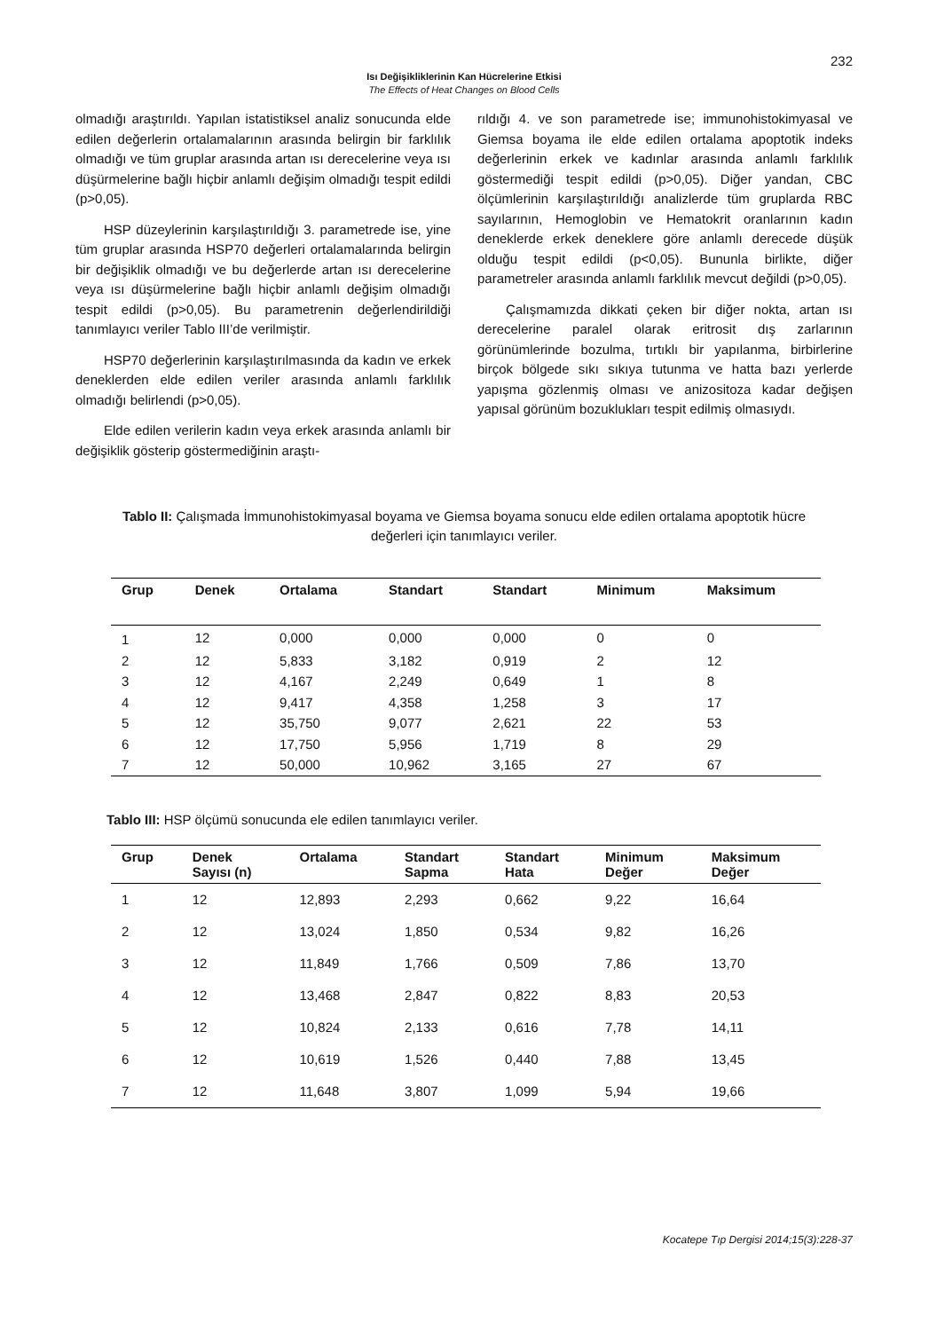232
Isı Değişikliklerinin Kan Hücrelerine Etkisi
The Effects of Heat Changes on Blood Cells
olmadığı araştırıldı. Yapılan istatistiksel analiz sonucunda elde edilen değerlerin ortalamalarının arasında belirgin bir farklılık olmadığı ve tüm gruplar arasında artan ısı derecelerine veya ısı düşürmelerine bağlı hiçbir anlamlı değişim olmadığı tespit edildi (p>0,05).
HSP düzeylerinin karşılaştırıldığı 3. parametrede ise, yine tüm gruplar arasında HSP70 değerleri ortalamalarında belirgin bir değişiklik olmadığı ve bu değerlerde artan ısı derecelerine veya ısı düşürmelerine bağlı hiçbir anlamlı değişim olmadığı tespit edildi (p>0,05). Bu parametrenin değerlendirildiği tanımlayıcı veriler Tablo III’de verilmiştir.
HSP70 değerlerinin karşılaştırılmasında da kadın ve erkek deneklerden elde edilen veriler arasında anlamlı farklılık olmadığı belirlendi (p>0,05).
Elde edilen verilerin kadın veya erkek arasında anlamlı bir değişiklik gösterip göstermediğinin araştı-
rıldığı 4. ve son parametrede ise; immunohistokimyasal ve Giemsa boyama ile elde edilen ortalama apoptotik indeks değerlerinin erkek ve kadınlar arasında anlamlı farklılık göstermediği tespit edildi (p>0,05). Diğer yandan, CBC ölçümlerinin karşılaştırıldığı analizlerde tüm gruplarda RBC sayılarının, Hemoglobin ve Hematokrit oranlarının kadın deneklerde erkek deneklere göre anlamlı derecede düşük olduğu tespit edildi (p<0,05). Bununla birlikte, diğer parametreler arasında anlamlı farklılık mevcut değildi (p>0,05).
Çalışmamızda dikkati çeken bir diğer nokta, artan ısı derecelerine paralel olarak eritrosit dış zarlarının görünümlerinde bozulma, tırtıklı bir yapılanma, birbirlerine birçok bölgede sıkı sıkıya tutunma ve hatta bazı yerlerde yapışma gözlenmiş olması ve anizositoza kadar değişen yapısal görünüm bozuklukları tespit edilmiş olmasıydı.
Tablo II: Çalışmada İmmunohistokimyasal boyama ve Giemsa boyama sonucu elde edilen ortalama apoptotik hücre değerleri için tanımlayıcı veriler.
| Grup | Denek | Ortalama | Standart | Standart | Minimum | Maksimum |
| --- | --- | --- | --- | --- | --- | --- |
| 1 | 12 | 0,000 | 0,000 | 0,000 | 0 | 0 |
| 2 | 12 | 5,833 | 3,182 | 0,919 | 2 | 12 |
| 3 | 12 | 4,167 | 2,249 | 0,649 | 1 | 8 |
| 4 | 12 | 9,417 | 4,358 | 1,258 | 3 | 17 |
| 5 | 12 | 35,750 | 9,077 | 2,621 | 22 | 53 |
| 6 | 12 | 17,750 | 5,956 | 1,719 | 8 | 29 |
| 7 | 12 | 50,000 | 10,962 | 3,165 | 27 | 67 |
Tablo III: HSP ölçümü sonucunda ele edilen tanımlayıcı veriler.
| Grup | Denek Sayısı (n) | Ortalama | Standart Sapma | Standart Hata | Minimum Değer | Maksimum Değer |
| --- | --- | --- | --- | --- | --- | --- |
| 1 | 12 | 12,893 | 2,293 | 0,662 | 9,22 | 16,64 |
| 2 | 12 | 13,024 | 1,850 | 0,534 | 9,82 | 16,26 |
| 3 | 12 | 11,849 | 1,766 | 0,509 | 7,86 | 13,70 |
| 4 | 12 | 13,468 | 2,847 | 0,822 | 8,83 | 20,53 |
| 5 | 12 | 10,824 | 2,133 | 0,616 | 7,78 | 14,11 |
| 6 | 12 | 10,619 | 1,526 | 0,440 | 7,88 | 13,45 |
| 7 | 12 | 11,648 | 3,807 | 1,099 | 5,94 | 19,66 |
Kocatepe Tıp Dergisi 2014;15(3):228-37